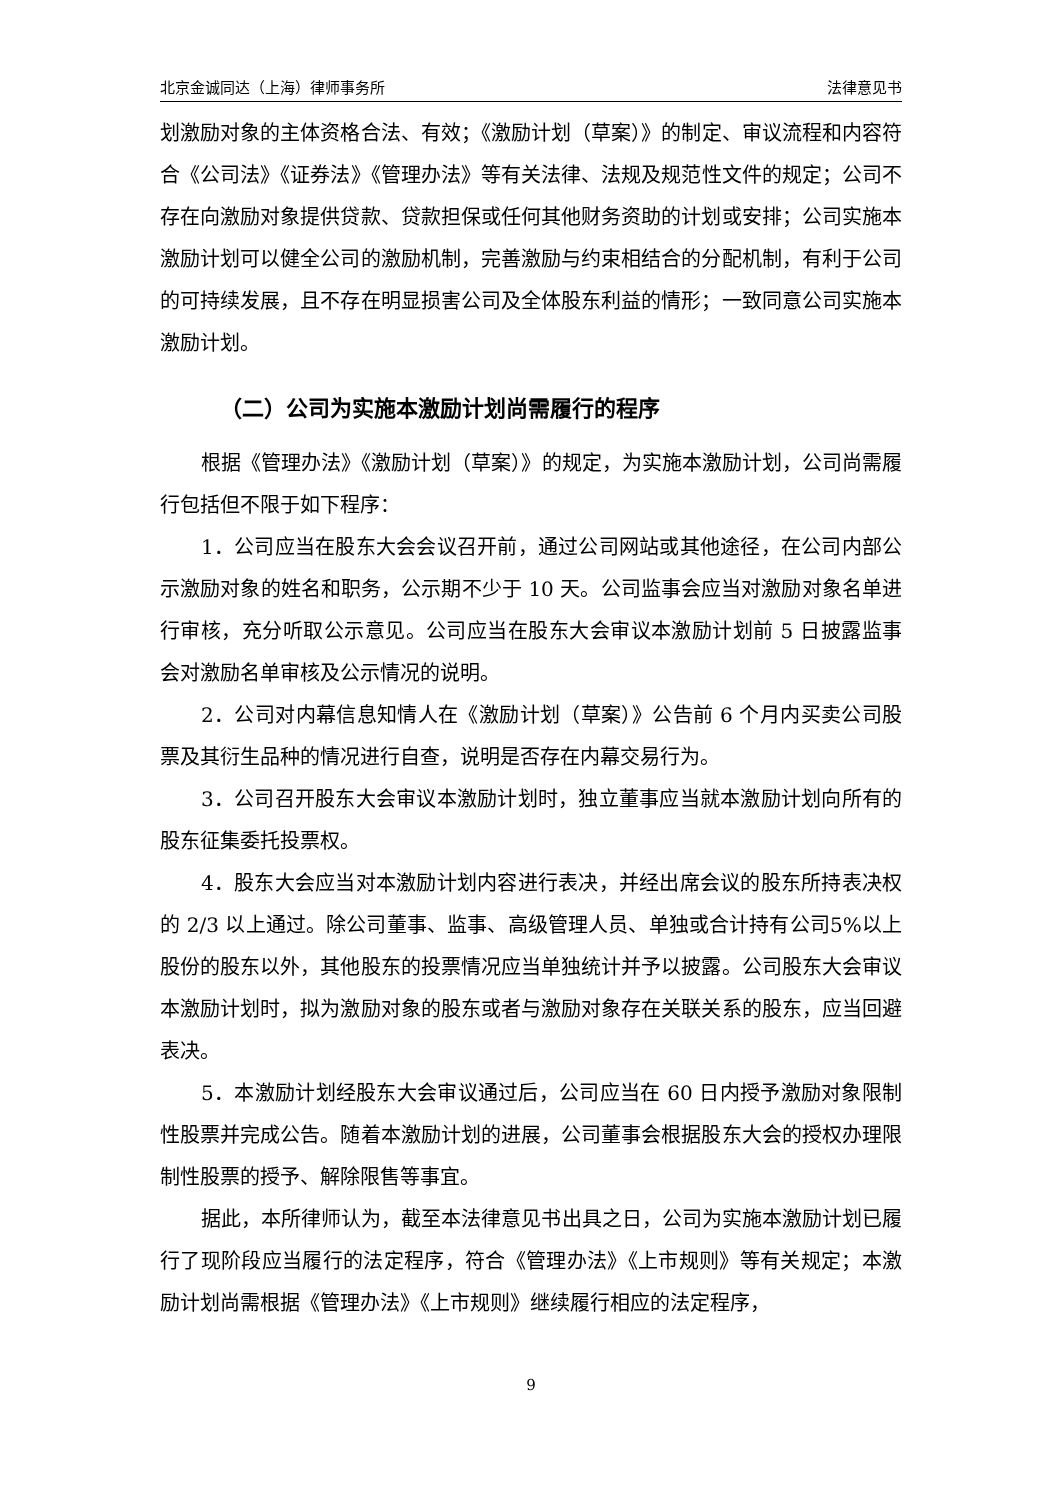北京金诚同达（上海）律师事务所 法律意见书
划激励对象的主体资格合法、有效；《激励计划（草案）》的制定、审议流程和内容符合《公司法》《证券法》《管理办法》等有关法律、法规及规范性文件的规定；公司不存在向激励对象提供贷款、贷款担保或任何其他财务资助的计划或安排；公司实施本激励计划可以健全公司的激励机制，完善激励与约束相结合的分配机制，有利于公司的可持续发展，且不存在明显损害公司及全体股东利益的情形；一致同意公司实施本激励计划。
（二）公司为实施本激励计划尚需履行的程序
根据《管理办法》《激励计划（草案）》的规定，为实施本激励计划，公司尚需履行包括但不限于如下程序：
1．公司应当在股东大会会议召开前，通过公司网站或其他途径，在公司内部公示激励对象的姓名和职务，公示期不少于 10 天。公司监事会应当对激励对象名单进行审核，充分听取公示意见。公司应当在股东大会审议本激励计划前 5 日披露监事会对激励名单审核及公示情况的说明。
2．公司对内幕信息知情人在《激励计划（草案）》公告前 6 个月内买卖公司股票及其衍生品种的情况进行自查，说明是否存在内幕交易行为。
3．公司召开股东大会审议本激励计划时，独立董事应当就本激励计划向所有的股东征集委托投票权。
4．股东大会应当对本激励计划内容进行表决，并经出席会议的股东所持表决权的 2/3 以上通过。除公司董事、监事、高级管理人员、单独或合计持有公司5%以上股份的股东以外，其他股东的投票情况应当单独统计并予以披露。公司股东大会审议本激励计划时，拟为激励对象的股东或者与激励对象存在关联关系的股东，应当回避表决。
5．本激励计划经股东大会审议通过后，公司应当在 60 日内授予激励对象限制性股票并完成公告。随着本激励计划的进展，公司董事会根据股东大会的授权办理限制性股票的授予、解除限售等事宜。
据此，本所律师认为，截至本法律意见书出具之日，公司为实施本激励计划已履行了现阶段应当履行的法定程序，符合《管理办法》《上市规则》等有关规定；本激励计划尚需根据《管理办法》《上市规则》继续履行相应的法定程序，
9